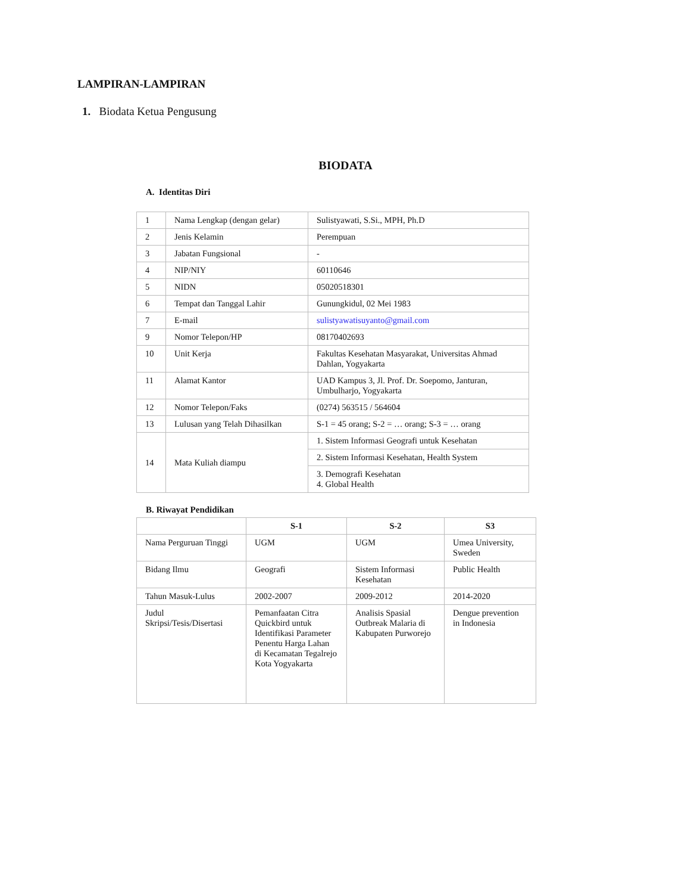LAMPIRAN-LAMPIRAN
1. Biodata Ketua Pengusung
BIODATA
A. Identitas Diri
| 1 | Nama Lengkap (dengan gelar) | Sulistyawati, S.Si., MPH, Ph.D |
| 2 | Jenis Kelamin | Perempuan |
| 3 | Jabatan Fungsional | - |
| 4 | NIP/NIY | 60110646 |
| 5 | NIDN | 05020518301 |
| 6 | Tempat dan Tanggal Lahir | Gunungkidul, 02 Mei 1983 |
| 7 | E-mail | sulistyawatisuyanto@gmail.com |
| 9 | Nomor Telepon/HP | 08170402693 |
| 10 | Unit Kerja | Fakultas Kesehatan Masyarakat, Universitas Ahmad Dahlan, Yogyakarta |
| 11 | Alamat Kantor | UAD Kampus 3, Jl. Prof. Dr. Soepomo, Janturan, Umbulharjo, Yogyakarta |
| 12 | Nomor Telepon/Faks | (0274) 563515 / 564604 |
| 13 | Lulusan yang Telah Dihasilkan | S-1 = 45 orang; S-2 = … orang; S-3 = … orang |
| 14 | Mata Kuliah diampu | 1. Sistem Informasi Geografi untuk Kesehatan |
| | | 2. Sistem Informasi Kesehatan, Health System |
| | | 3. Demografi Kesehatan 4. Global Health |
B. Riwayat Pendidikan
| | S-1 | S-2 | S3 |
| --- | --- | --- | --- |
| Nama Perguruan Tinggi | UGM | UGM | Umea University, Sweden |
| Bidang Ilmu | Geografi | Sistem Informasi Kesehatan | Public Health |
| Tahun Masuk-Lulus | 2002-2007 | 2009-2012 | 2014-2020 |
| Judul Skripsi/Tesis/Disertasi | Pemanfaatan Citra Quickbird untuk Identifikasi Parameter Penentu Harga Lahan di Kecamatan Tegalrejo Kota Yogyakarta | Analisis Spasial Outbreak Malaria di Kabupaten Purworejo | Dengue prevention in Indonesia |